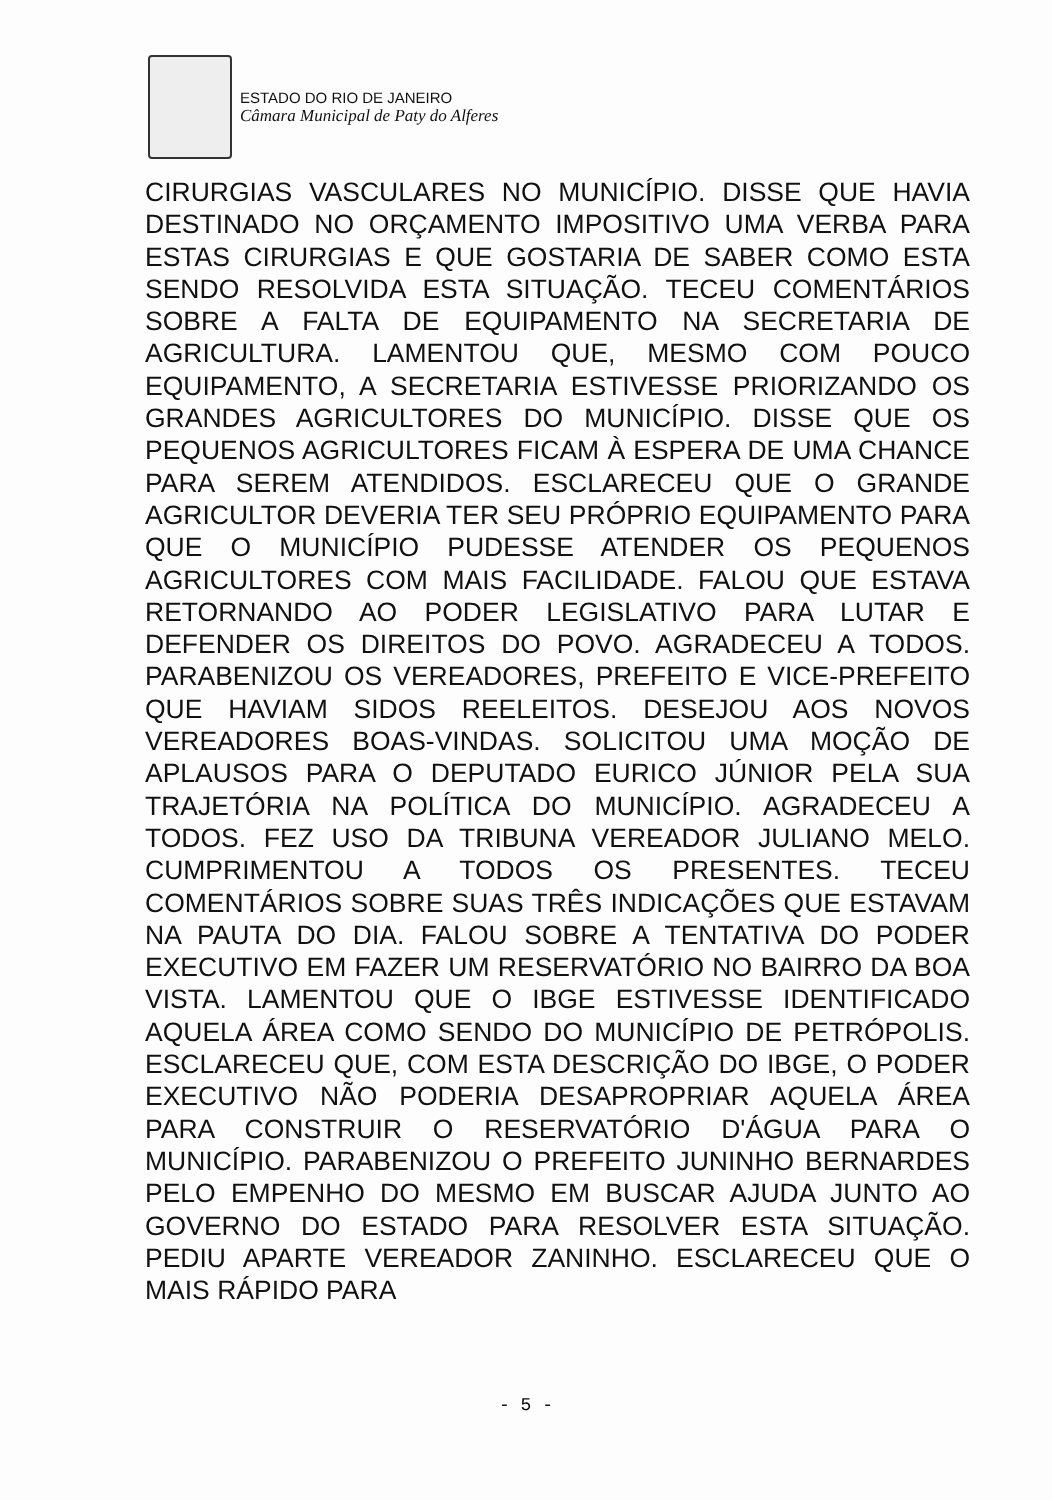ESTADO DO RIO DE JANEIRO
Câmara Municipal de Paty do Alferes
CIRURGIAS VASCULARES NO MUNICÍPIO. DISSE QUE HAVIA DESTINADO NO ORÇAMENTO IMPOSITIVO UMA VERBA PARA ESTAS CIRURGIAS E QUE GOSTARIA DE SABER COMO ESTA SENDO RESOLVIDA ESTA SITUAÇÃO. TECEU COMENTÁRIOS SOBRE A FALTA DE EQUIPAMENTO NA SECRETARIA DE AGRICULTURA. LAMENTOU QUE, MESMO COM POUCO EQUIPAMENTO, A SECRETARIA ESTIVESSE PRIORIZANDO OS GRANDES AGRICULTORES DO MUNICÍPIO. DISSE QUE OS PEQUENOS AGRICULTORES FICAM À ESPERA DE UMA CHANCE PARA SEREM ATENDIDOS. ESCLARECEU QUE O GRANDE AGRICULTOR DEVERIA TER SEU PRÓPRIO EQUIPAMENTO PARA QUE O MUNICÍPIO PUDESSE ATENDER OS PEQUENOS AGRICULTORES COM MAIS FACILIDADE. FALOU QUE ESTAVA RETORNANDO AO PODER LEGISLATIVO PARA LUTAR E DEFENDER OS DIREITOS DO POVO. AGRADECEU A TODOS. PARABENIZOU OS VEREADORES, PREFEITO E VICE-PREFEITO QUE HAVIAM SIDOS REELEITOS. DESEJOU AOS NOVOS VEREADORES BOAS-VINDAS. SOLICITOU UMA MOÇÃO DE APLAUSOS PARA O DEPUTADO EURICO JÚNIOR PELA SUA TRAJETÓRIA NA POLÍTICA DO MUNICÍPIO. AGRADECEU A TODOS. FEZ USO DA TRIBUNA VEREADOR JULIANO MELO. CUMPRIMENTOU A TODOS OS PRESENTES. TECEU COMENTÁRIOS SOBRE SUAS TRÊS INDICAÇÕES QUE ESTAVAM NA PAUTA DO DIA. FALOU SOBRE A TENTATIVA DO PODER EXECUTIVO EM FAZER UM RESERVATÓRIO NO BAIRRO DA BOA VISTA. LAMENTOU QUE O IBGE ESTIVESSE IDENTIFICADO AQUELA ÁREA COMO SENDO DO MUNICÍPIO DE PETRÓPOLIS. ESCLARECEU QUE, COM ESTA DESCRIÇÃO DO IBGE, O PODER EXECUTIVO NÃO PODERIA DESAPROPRIAR AQUELA ÁREA PARA CONSTRUIR O RESERVATÓRIO D'ÁGUA PARA O MUNICÍPIO. PARABENIZOU O PREFEITO JUNINHO BERNARDES PELO EMPENHO DO MESMO EM BUSCAR AJUDA JUNTO AO GOVERNO DO ESTADO PARA RESOLVER ESTA SITUAÇÃO. PEDIU APARTE VEREADOR ZANINHO. ESCLARECEU QUE O MAIS RÁPIDO PARA
- 5 -